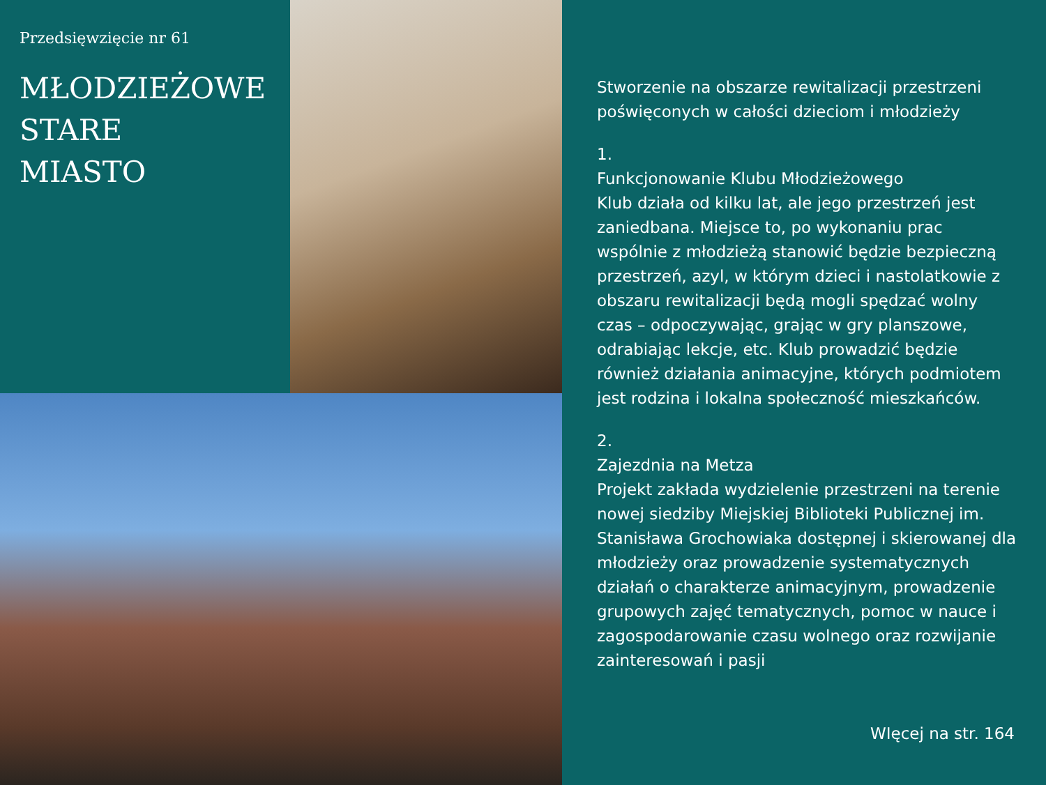Przedsięwzięcie nr 61
MŁODZIEŻOWE
STARE
MIASTO
Stworzenie na obszarze rewitalizacji przestrzeni poświęconych w całości dzieciom i młodzieży
1.
Funkcjonowanie Klubu Młodzieżowego
Klub działa od kilku lat, ale jego przestrzeń jest zaniedbana. Miejsce to, po wykonaniu prac wspólnie z młodzieżą stanowić będzie bezpieczną przestrzeń, azyl, w którym dzieci i nastolatkowie z obszaru rewitalizacji będą mogli spędzać wolny czas – odpoczywając, grając w gry planszowe, odrabiając lekcje, etc. Klub prowadzić będzie również działania animacyjne, których podmiotem jest rodzina i lokalna społeczność mieszkańców.
2.
Zajezdnia na Metza
Projekt zakłada wydzielenie przestrzeni na terenie nowej siedziby Miejskiej Biblioteki Publicznej im. Stanisława Grochowiaka dostępnej i skierowanej dla młodzieży oraz prowadzenie systematycznych działań o charakterze animacyjnym, prowadzenie grupowych zajęć tematycznych, pomoc w nauce i zagospodarowanie czasu wolnego oraz rozwijanie zainteresowań i pasji
WIęcej na str. 164